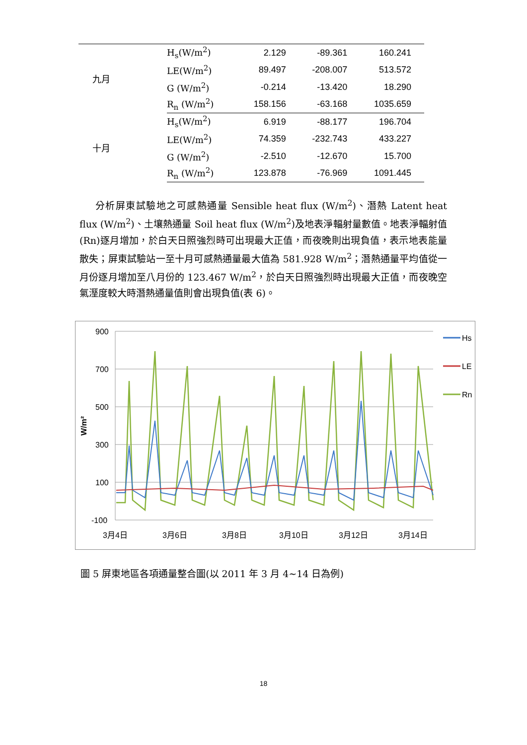| 九月 | H<sub>s</sub>(W/m<sup>2</sup>) | 2.129 | -89.361 | 160.241 |
| | LE(W/m<sup>2</sup>) | 89.497 | -208.007 | 513.572 |
| | G (W/m<sup>2</sup>) | -0.214 | -13.420 | 18.290 |
| | R<sub>n</sub> (W/m<sup>2</sup>) | 158.156 | -63.168 | 1035.659 |
| 十月 | H<sub>s</sub>(W/m<sup>2</sup>) | 6.919 | -88.177 | 196.704 |
| | LE(W/m<sup>2</sup>) | 74.359 | -232.743 | 433.227 |
| | G (W/m<sup>2</sup>) | -2.510 | -12.670 | 15.700 |
| | R<sub>n</sub> (W/m<sup>2</sup>) | 123.878 | -76.969 | 1091.445 |
分析屏東試驗地之可感熱通量 Sensible heat flux (W/m<sup>2</sup>)、潛熱 Latent heat flux (W/m<sup>2</sup>)、土壤熱通量 Soil heat flux (W/m<sup>2</sup>)及地表淨輻射量數值。地表淨輻射值(Rn)逐月增加，於白天日照強烈時可出現最大正值，而夜晚則出現負值，表示地表能量散失；屏東試驗站一至十月可感熱通量最大值為 581.928 W/m<sup>2</sup>；潛熱通量平均值從一月份逐月增加至八月份的 123.467 W/m<sup>2</sup>，於白天日照強烈時出現最大正值，而夜晚空氣溼度較大時潛熱通量值則會出現負值(表 6)。
900
700
500
300
100
-100
W/m²
3月4日
3月6日
3月8日
3月10日
3月12日
3月14日
Hs
LE
Rn
圖 5 屏東地區各項通量整合圖(以 2011 年 3 月 4~14 日為例)
18